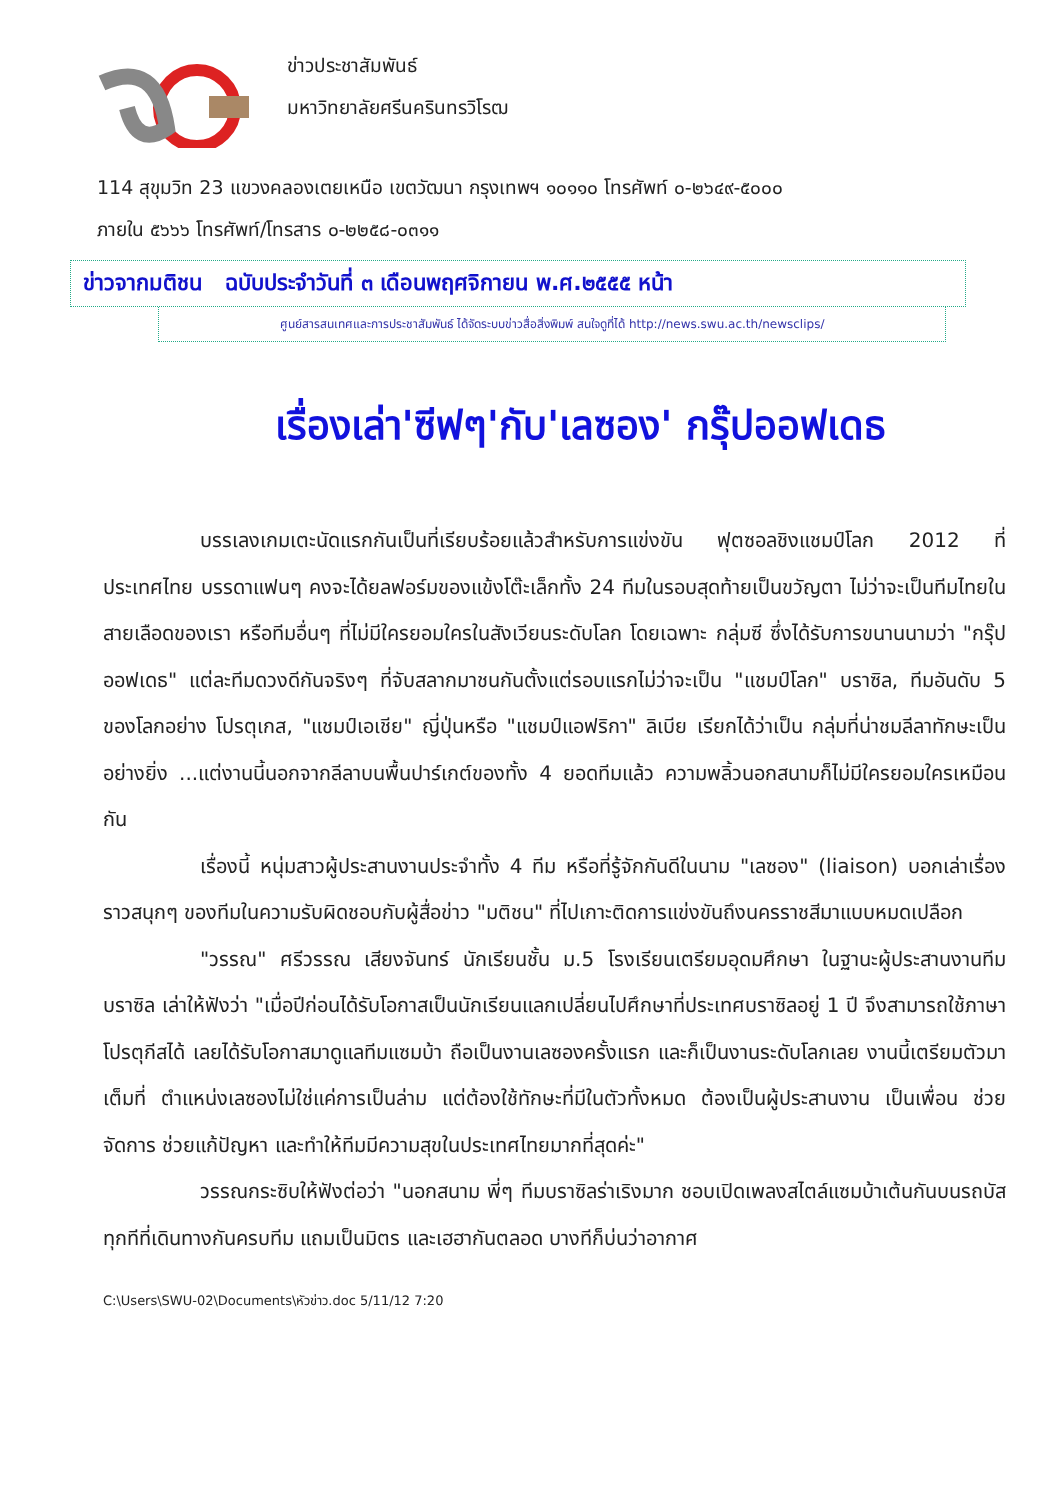ข่าวประชาสัมพันธ์
มหาวิทยาลัยศรีนครินทรวิโรฒ
114 สุขุมวิท 23 แขวงคลองเตยเหนือ เขตวัฒนา กรุงเทพฯ ๑๐๑๑๐ โทรศัพท์ ๐-๒๖๔๙-๕๐๐๐
ภายใน ๕๖๖๖ โทรศัพท์/โทรสาร ๐-๒๒๕๘-๐๓๑๑
ข่าวจากมติชน ฉบับประจำวันที่ ๓ เดือนพฤศจิกายน พ.ศ.๒๕๕๕ หน้า
ศูนย์สารสนเทศและการประชาสัมพันธ์ ได้จัดระบบข่าวสื่อสิ่งพิมพ์ สนใจดูที่ได้ http://news.swu.ac.th/newsclips/
เรื่องเล่า'ซีฟๆ'กับ'เลซอง' กรุ๊ปออฟเดธ
บรรเลงเกมเตะนัดแรกกันเป็นที่เรียบร้อยแล้วสำหรับการแข่งขัน ฟุตซอลชิงแชมป์โลก 2012 ที่ประเทศไทย บรรดาแฟนๆ คงจะได้ยลฟอร์มของแข้งโต๊ะเล็กทั้ง 24 ทีมในรอบสุดท้ายเป็นขวัญตา ไม่ว่าจะเป็นทีมไทยในสายเลือดของเรา หรือทีมอื่นๆ ที่ไม่มีใครยอมใครในสังเวียนระดับโลก โดยเฉพาะ กลุ่มซี ซึ่งได้รับการขนานนามว่า "กรุ๊ปออฟเดธ" แต่ละทีมดวงดีกันจริงๆ ที่จับสลากมาชนกันตั้งแต่รอบแรกไม่ว่าจะเป็น "แชมป์โลก" บราซิล, ทีมอันดับ 5 ของโลกอย่าง โปรตุเกส, "แชมป์เอเชีย" ญี่ปุ่นหรือ "แชมป์แอฟริกา" ลิเบีย เรียกได้ว่าเป็น กลุ่มที่น่าชมลีลาทักษะเป็นอย่างยิ่ง ...แต่งานนี้นอกจากลีลาบนพื้นปาร์เกต์ของทั้ง 4 ยอดทีมแล้ว ความพลิ้วนอกสนามก็ไม่มีใครยอมใครเหมือนกัน
เรื่องนี้ หนุ่มสาวผู้ประสานงานประจำทั้ง 4 ทีม หรือที่รู้จักกันดีในนาม "เลซอง" (liaison) บอกเล่าเรื่องราวสนุกๆ ของทีมในความรับผิดชอบกับผู้สื่อข่าว "มติชน" ที่ไปเกาะติดการแข่งขันถึงนครราชสีมาแบบหมดเปลือก
"วรรณ" ศรีวรรณ เสียงจันทร์ นักเรียนชั้น ม.5 โรงเรียนเตรียมอุดมศึกษา ในฐานะผู้ประสานงานทีมบราซิล เล่าให้ฟังว่า "เมื่อปีก่อนได้รับโอกาสเป็นนักเรียนแลกเปลี่ยนไปศึกษาที่ประเทศบราซิลอยู่ 1 ปี จึงสามารถใช้ภาษาโปรตุกีสได้ เลยได้รับโอกาสมาดูแลทีมแซมบ้า ถือเป็นงานเลซองครั้งแรก และก็เป็นงานระดับโลกเลย งานนี้เตรียมตัวมาเต็มที่ ตำแหน่งเลซองไม่ใช่แค่การเป็นล่าม แต่ต้องใช้ทักษะที่มีในตัวทั้งหมด ต้องเป็นผู้ประสานงาน เป็นเพื่อน ช่วยจัดการ ช่วยแก้ปัญหา และทำให้ทีมมีความสุขในประเทศไทยมากที่สุดค่ะ"
วรรณกระซิบให้ฟังต่อว่า "นอกสนาม พี่ๆ ทีมบราซิลร่าเริงมาก ชอบเปิดเพลงสไตล์แซมบ้าเต้นกันบนรถบัสทุกทีที่เดินทางกันครบทีม แถมเป็นมิตร และเฮฮากันตลอด บางทีก็บ่นว่าอากาศ
C:\Users\SWU-02\Documents\หัวข่าว.doc 5/11/12 7:20